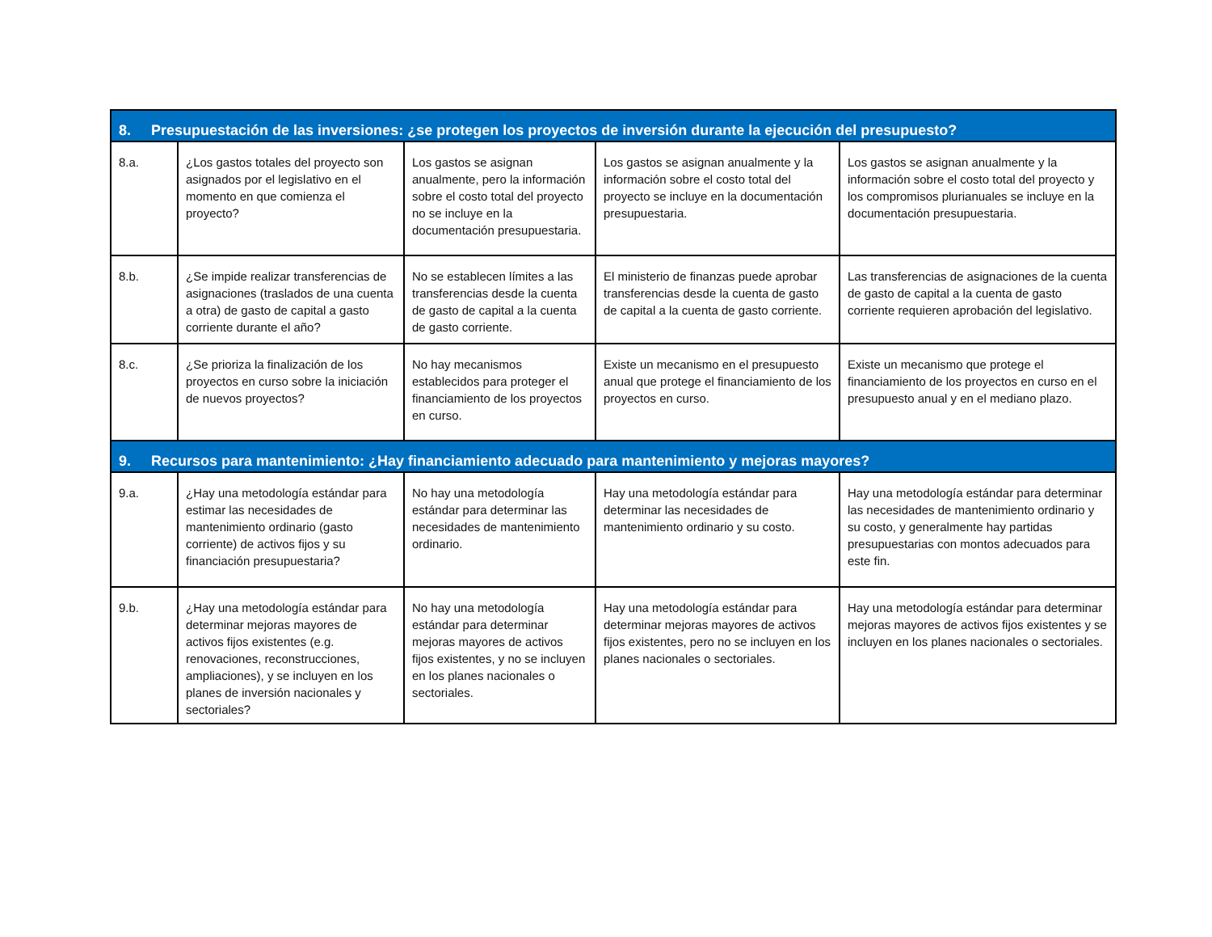| 8. Presupuestación de las inversiones: ¿se protegen los proyectos de inversión durante la ejecución del presupuesto? | | | | |
| --- | --- | --- | --- | --- |
| 8.a. | ¿Los gastos totales del proyecto son asignados por el legislativo en el momento en que comienza el proyecto? | Los gastos se asignan anualmente, pero la información sobre el costo total del proyecto no se incluye en la documentación presupuestaria. | Los gastos se asignan anualmente y la información sobre el costo total del proyecto se incluye en la documentación presupuestaria. | Los gastos se asignan anualmente y la información sobre el costo total del proyecto y los compromisos plurianuales se incluye en la documentación presupuestaria. |
| 8.b. | ¿Se impide realizar transferencias de asignaciones (traslados de una cuenta a otra) de gasto de capital a gasto corriente durante el año? | No se establecen límites a las transferencias desde la cuenta de gasto de capital a la cuenta de gasto corriente. | El ministerio de finanzas puede aprobar transferencias desde la cuenta de gasto de capital a la cuenta de gasto corriente. | Las transferencias de asignaciones de la cuenta de gasto de capital a la cuenta de gasto corriente requieren aprobación del legislativo. |
| 8.c. | ¿Se prioriza la finalización de los proyectos en curso sobre la iniciación de nuevos proyectos? | No hay mecanismos establecidos para proteger el financiamiento de los proyectos en curso. | Existe un mecanismo en el presupuesto anual que protege el financiamiento de los proyectos en curso. | Existe un mecanismo que protege el financiamiento de los proyectos en curso en el presupuesto anual y en el mediano plazo. |
| 9. Recursos para mantenimiento: ¿Hay financiamiento adecuado para mantenimiento y mejoras mayores? | | | | |
| 9.a. | ¿Hay una metodología estándar para estimar las necesidades de mantenimiento ordinario (gasto corriente) de activos fijos y su financiación presupuestaria? | No hay una metodología estándar para determinar las necesidades de mantenimiento ordinario. | Hay una metodología estándar para determinar las necesidades de mantenimiento ordinario y su costo. | Hay una metodología estándar para determinar las necesidades de mantenimiento ordinario y su costo, y generalmente hay partidas presupuestarias con montos adecuados para este fin. |
| 9.b. | ¿Hay una metodología estándar para determinar mejoras mayores de activos fijos existentes (e.g. renovaciones, reconstrucciones, ampliaciones), y se incluyen en los planes de inversión nacionales y sectoriales? | No hay una metodología estándar para determinar mejoras mayores de activos fijos existentes, y no se incluyen en los planes nacionales o sectoriales. | Hay una metodología estándar para determinar mejoras mayores de activos fijos existentes, pero no se incluyen en los planes nacionales o sectoriales. | Hay una metodología estándar para determinar mejoras mayores de activos fijos existentes y se incluyen en los planes nacionales o sectoriales. |